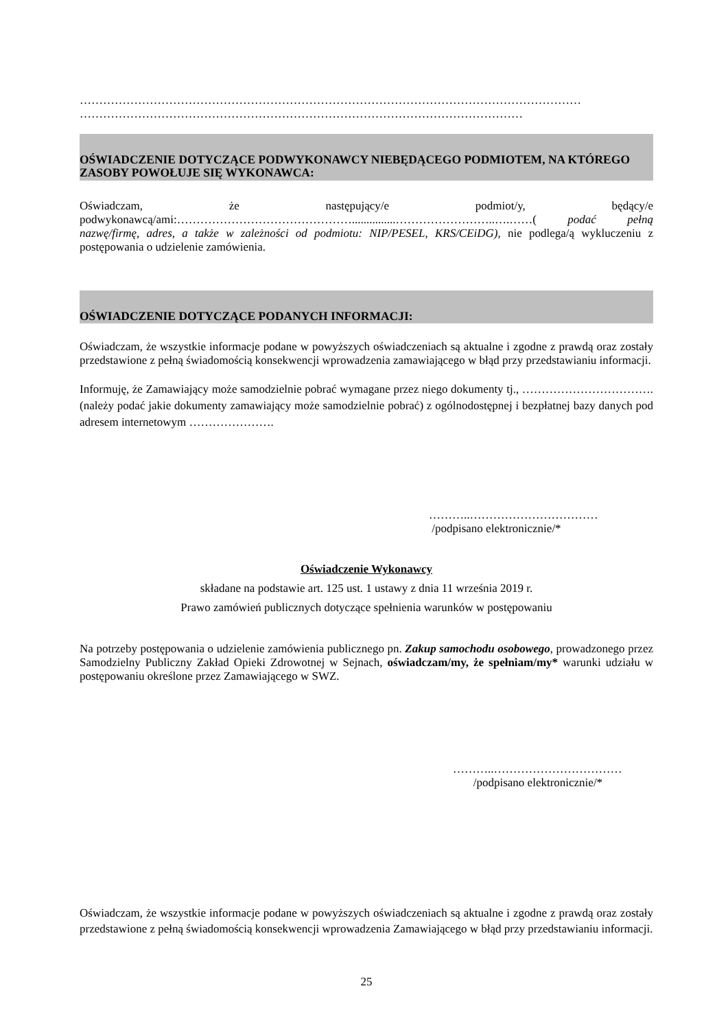…………………………………………………………………………………………………………………
……………………………………………………………………………………………………
OŚWIADCZENIE DOTYCZĄCE PODWYKONAWCY NIEBĘDĄCEGO PODMIOTEM, NA KTÓREGO ZASOBY POWOŁUJE SIĘ WYKONAWCA:
Oświadczam, że następujący/e podmiot/y, będący/e podwykonawcą/ami:………………………………………...............……………………..….……( podać pełną nazwę/firmę, adres, a także w zależności od podmiotu: NIP/PESEL, KRS/CEiDG), nie podlega/ą wykluczeniu z postępowania o udzielenie zamówienia.
OŚWIADCZENIE DOTYCZĄCE PODANYCH INFORMACJI:
Oświadczam, że wszystkie informacje podane w powyższych oświadczeniach są aktualne i zgodne z prawdą oraz zostały przedstawione z pełną świadomością konsekwencji wprowadzenia zamawiającego w błąd przy przedstawianiu informacji.
Informuję, że Zamawiający może samodzielnie pobrać wymagane przez niego dokumenty tj., ……………………………. (należy podać jakie dokumenty zamawiający może samodzielnie pobrać) z ogólnodostępnej i bezpłatnej bazy danych pod adresem internetowym ………………….
………..……………………………
/podpisano elektronicznie/*
Oświadczenie Wykonawcy
składane na podstawie art. 125 ust. 1 ustawy z dnia 11 września 2019 r.
Prawo zamówień publicznych dotyczące spełnienia warunków w postępowaniu
Na potrzeby postępowania o udzielenie zamówienia publicznego pn. Zakup samochodu osobowego, prowadzonego przez Samodzielny Publiczny Zakład Opieki Zdrowotnej w Sejnach, oświadczam/my, że spełniam/my* warunki udziału w postępowaniu określone przez Zamawiającego w SWZ.
………..……………………………
/podpisano elektronicznie/*
Oświadczam, że wszystkie informacje podane w powyższych oświadczeniach są aktualne i zgodne z prawdą oraz zostały przedstawione z pełną świadomością konsekwencji wprowadzenia Zamawiającego w błąd przy przedstawianiu informacji.
25